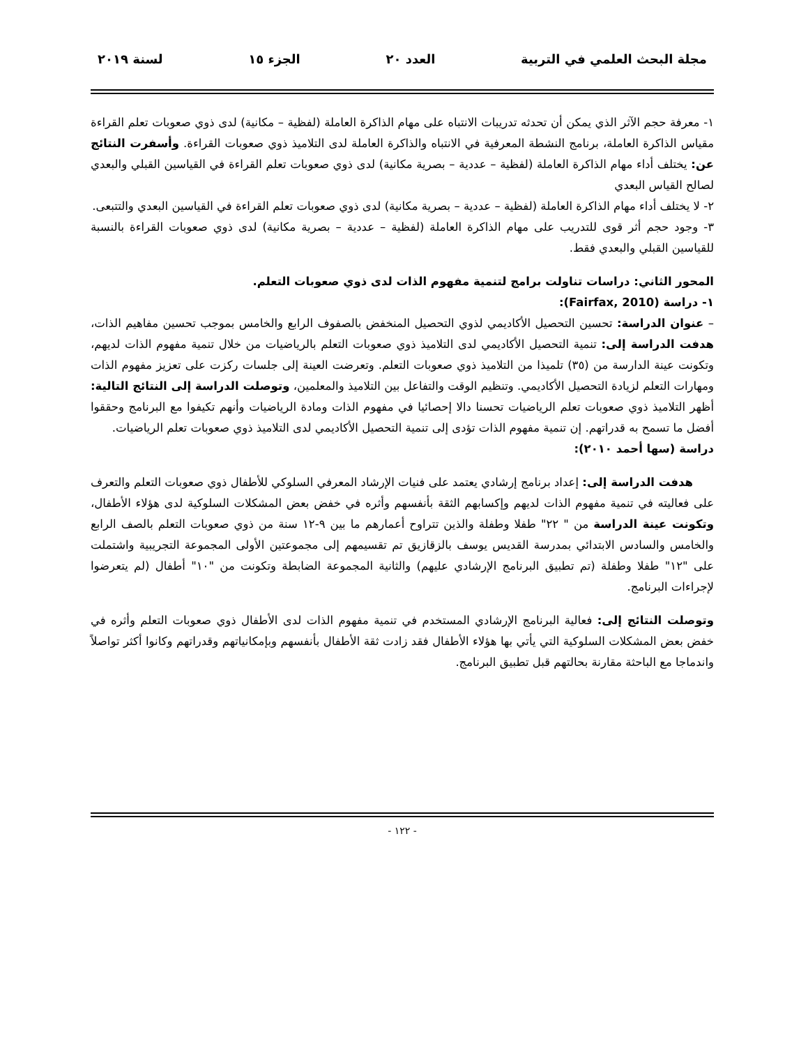مجلة البحث العلمي في التربية العدد ٢٠ الجزء ١٥ لسنة ٢٠١٩
١- معرفة حجم الآثر الذي يمكن أن تحدثه تدريبات الانتباه على مهام الذاكرة العاملة (لفظية – مكانية) لدى ذوي صعوبات تعلم القراءة مقياس الذاكرة العاملة، برنامج النشطة المعرفية في الانتباه والذاكرة العاملة لدى التلاميذ ذوي صعوبات القراءة. وأسفرت النتائج عن: يختلف أداء مهام الذاكرة العاملة (لفظية – عددية – بصرية مكانية) لدى ذوي صعوبات تعلم القراءة في القياسين القبلي والبعدي لصالح القياس البعدي
٢- لا يختلف أداء مهام الذاكرة العاملة (لفظية – عددية – بصرية مكانية) لدى ذوي صعوبات تعلم القراءة في القياسين البعدي والتتبعى.
٣- وجود حجم أثر قوى للتدريب على مهام الذاكرة العاملة (لفظية – عددية – بصرية مكانية) لدى ذوي صعوبات القراءة بالنسبة للقياسين القبلي والبعدي فقط.
المحور الثاني: دراسات تناولت برامج لتنمية مفهوم الذات لدى ذوي صعوبات التعلم.
١- دراسة (Fairfax, 2010):
– عنوان الدراسة: تحسين التحصيل الأكاديمي لذوي التحصيل المنخفض بالصفوف الرابع والخامس بموجب تحسين مفاهيم الذات، هدفت الدراسة إلى: تنمية التحصيل الأكاديمي لدى التلاميذ ذوي صعوبات التعلم بالرياضيات من خلال تنمية مفهوم الذات لديهم، وتكونت عينة الدارسة من (٣٥) تلميذا من التلاميذ ذوي صعوبات التعلم. وتعرضت العينة إلى جلسات ركزت على تعزيز مفهوم الذات ومهارات التعلم لزيادة التحصيل الأكاديمي. وتنظيم الوقت والتفاعل بين التلاميذ والمعلمين، وتوصلت الدراسة إلى النتائج التالية: أظهر التلاميذ ذوي صعوبات تعلم الرياضيات تحسنا دالا إحصائيا في مفهوم الذات ومادة الرياضيات وأنهم تكيفوا مع البرنامج وحققوا أفضل ما تسمح به قدراتهم. إن تنمية مفهوم الذات تؤدى إلى تنمية التحصيل الأكاديمي لدى التلاميذ ذوي صعوبات تعلم الرياضيات.
دراسة (سها أحمد ٢٠١٠):
هدفت الدراسة إلى: إعداد برنامج إرشادي يعتمد على فنيات الإرشاد المعرفي السلوكي للأطفال ذوي صعوبات التعلم والتعرف على فعاليته في تنمية مفهوم الذات لديهم وإكسابهم الثقة بأنفسهم وأثره في خفض بعض المشكلات السلوكية لدى هؤلاء الأطفال، وتكونت عينة الدراسة من " ٢٢" طفلا وطفلة والذين تتراوح أعمارهم ما بين ٩-١٢ سنة من ذوي صعوبات التعلم بالصف الرابع والخامس والسادس الابتدائي بمدرسة القديس يوسف بالزقازيق تم تقسيمهم إلى مجموعتين الأولى المجموعة التجريبية واشتملت على "١٢" طفلا وطفلة (تم تطبيق البرنامج الإرشادي عليهم) والثانية المجموعة الضابطة وتكونت من "١٠" أطفال (لم يتعرضوا لإجراءات البرنامج.
وتوصلت النتائج إلى: فعالية البرنامج الإرشادي المستخدم في تنمية مفهوم الذات لدى الأطفال ذوي صعوبات التعلم وأثره في خفض بعض المشكلات السلوكية التي يأتي بها هؤلاء الأطفال فقد زادت ثقة الأطفال بأنفسهم وبإمكانياتهم وقدراتهم وكانوا أكثر تواصلاً واندماجا مع الباحثة مقارنة بحالتهم قبل تطبيق البرنامج.
- ١٢٢ -